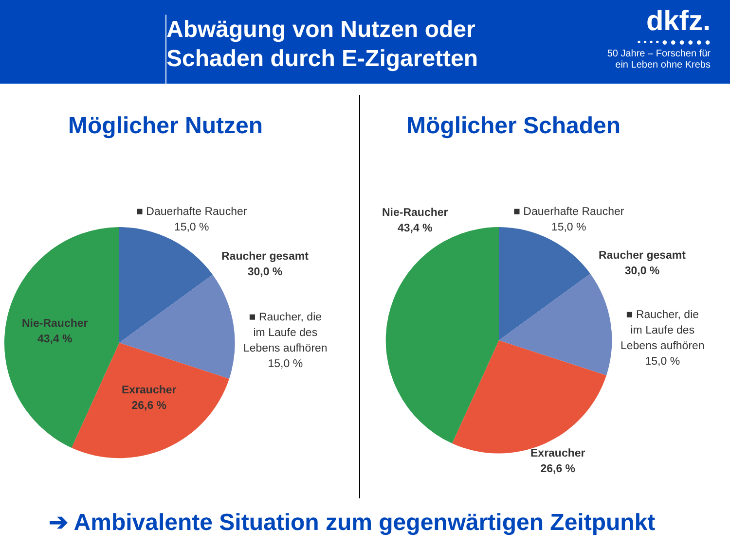Abwägung von Nutzen oder
Schaden durch E-Zigaretten
dkfz.
• • • • ● ● ● ● ● ●
50 Jahre – Forschen für
ein Leben ohne Krebs
Möglicher Nutzen Möglicher Schaden
■ Dauerhafte Raucher
15,0 %
Raucher gesamt
30,0 %
■ Raucher, die
im Laufe des
Lebens aufhören
15,0 %
Nie-Raucher
43,4 %
Exraucher
26,6 %
Nie-Raucher
43,4 %
■ Dauerhafte Raucher
15,0 %
Raucher gesamt
30,0 %
■ Raucher, die
im Laufe des
Lebens aufhören
15,0 %
Exraucher
26,6 %
➔ Ambivalente Situation zum gegenwärtigen Zeitpunkt